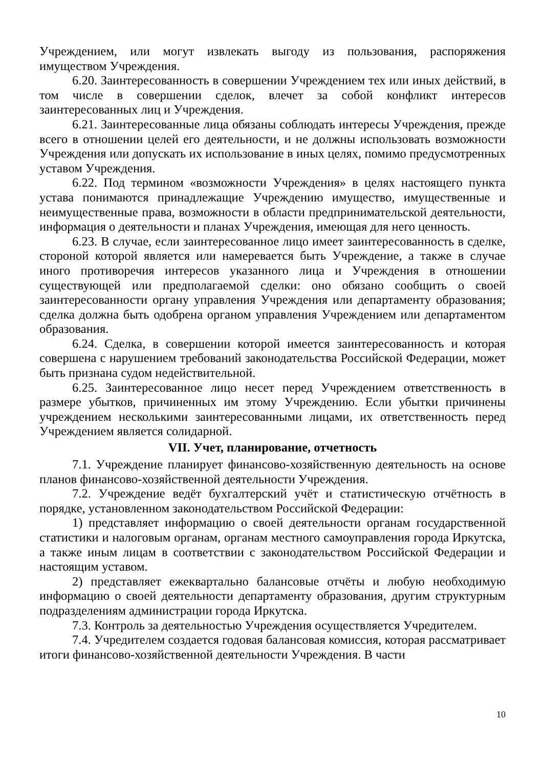Учреждением, или могут извлекать выгоду из пользования, распоряжения имуществом Учреждения.
6.20. Заинтересованность в совершении Учреждением тех или иных действий, в том числе в совершении сделок, влечет за собой конфликт интересов заинтересованных лиц и Учреждения.
6.21. Заинтересованные лица обязаны соблюдать интересы Учреждения, прежде всего в отношении целей его деятельности, и не должны использовать возможности Учреждения или допускать их использование в иных целях, помимо предусмотренных уставом Учреждения.
6.22. Под термином «возможности Учреждения» в целях настоящего пункта устава понимаются принадлежащие Учреждению имущество, имущественные и неимущественные права, возможности в области предпринимательской деятельности, информация о деятельности и планах Учреждения, имеющая для него ценность.
6.23. В случае, если заинтересованное лицо имеет заинтересованность в сделке, стороной которой является или намеревается быть Учреждение, а также в случае иного противоречия интересов указанного лица и Учреждения в отношении существующей или предполагаемой сделки: оно обязано сообщить о своей заинтересованности органу управления Учреждения или департаменту образования; сделка должна быть одобрена органом управления Учреждением или департаментом образования.
6.24. Сделка, в совершении которой имеется заинтересованность и которая совершена с нарушением требований законодательства Российской Федерации, может быть признана судом недействительной.
6.25. Заинтересованное лицо несет перед Учреждением ответственность в размере убытков, причиненных им этому Учреждению. Если убытки причинены учреждением несколькими заинтересованными лицами, их ответственность перед Учреждением является солидарной.
VII. Учет, планирование, отчетность
7.1. Учреждение планирует финансово-хозяйственную деятельность на основе планов финансово-хозяйственной деятельности Учреждения.
7.2. Учреждение ведёт бухгалтерский учёт и статистическую отчётность в порядке, установленном законодательством Российской Федерации:
1) представляет информацию о своей деятельности органам государственной статистики и налоговым органам, органам местного самоуправления города Иркутска, а также иным лицам в соответствии с законодательством Российской Федерации и настоящим уставом.
2) представляет ежеквартально балансовые отчёты и любую необходимую информацию о своей деятельности департаменту образования, другим структурным подразделениям администрации города Иркутска.
7.3. Контроль за деятельностью Учреждения осуществляется Учредителем.
7.4. Учредителем создается годовая балансовая комиссия, которая рассматривает итоги финансово-хозяйственной деятельности Учреждения. В части
10